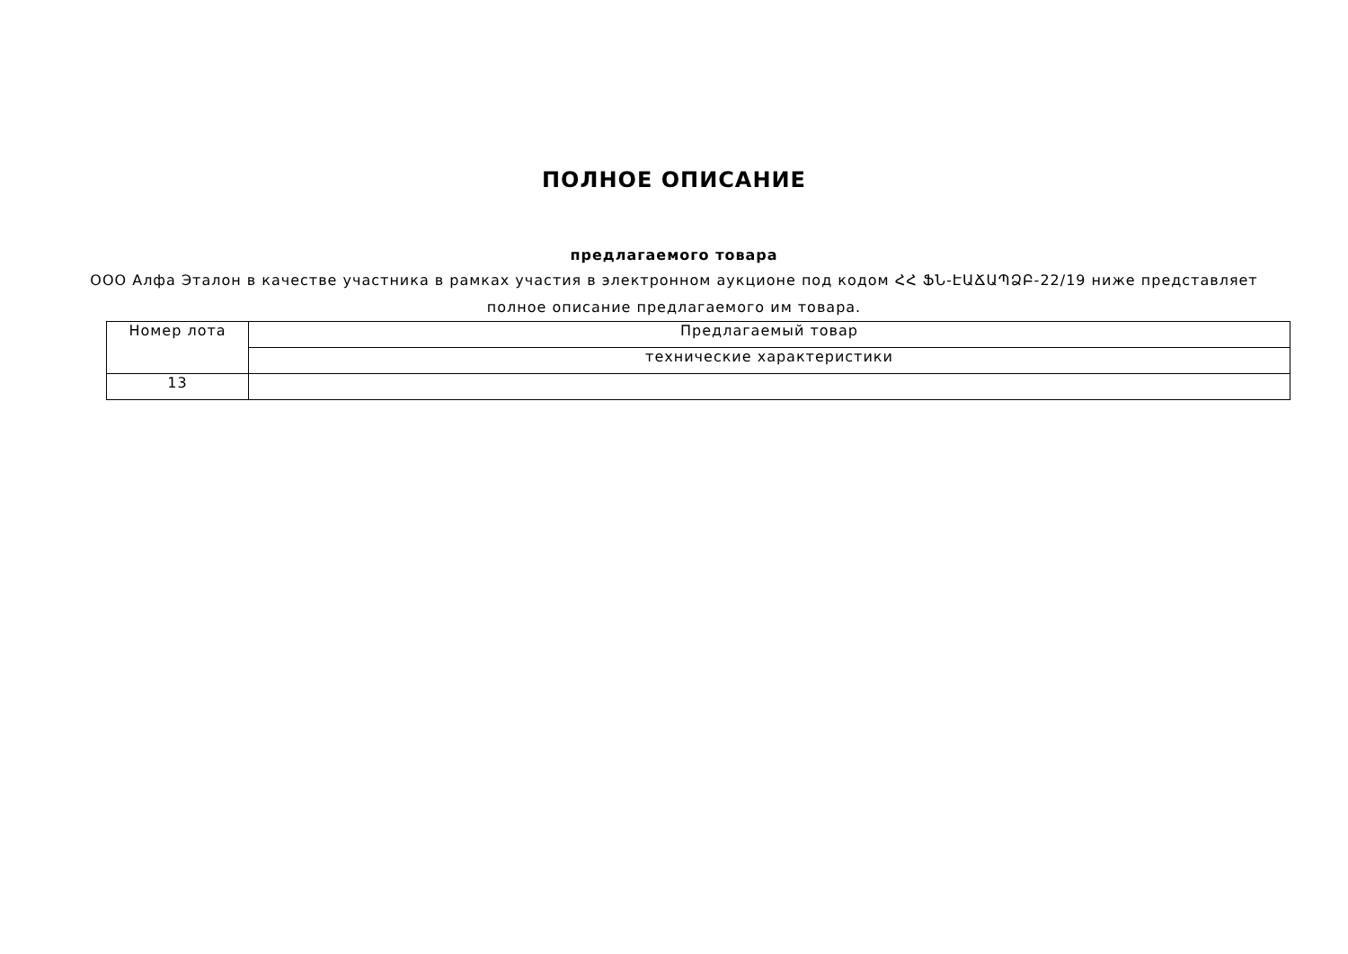ПОЛНОЕ ОПИСАНИЕ
предлагаемого товара
ООО Алфа Эталон в качестве участника в рамках участия в электронном аукционе под кодом ՀՀ ՖՆ-ԷԱՃԱՊՁԲ-22/19 ниже представляет полное описание предлагаемого им товара.
| Номер лота | Предлагаемый товар |
| | технические характеристики |
| 13 | |